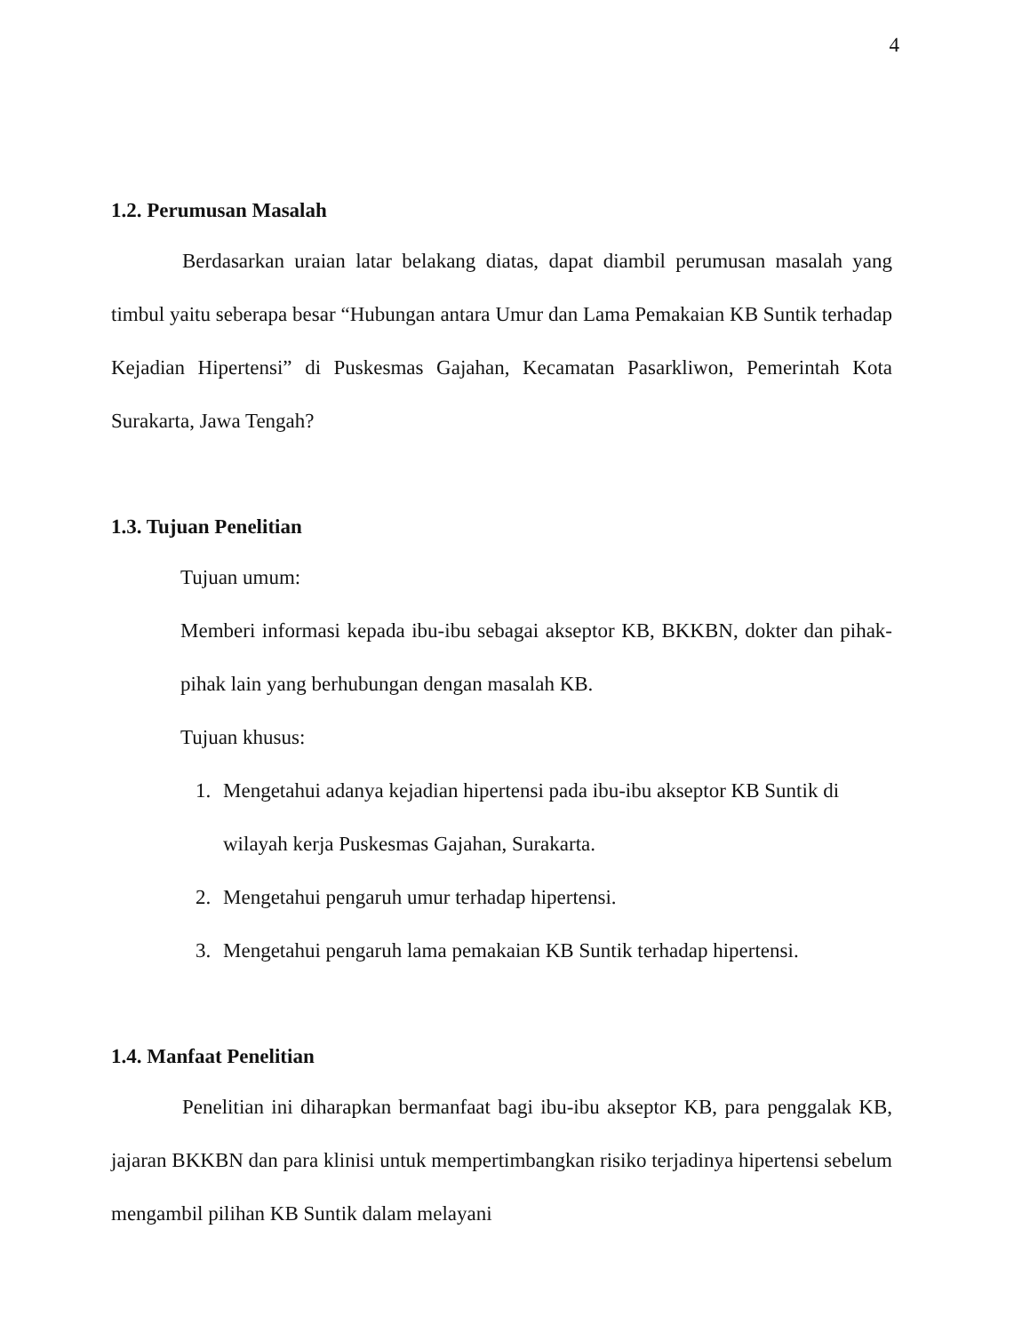4
1.2. Perumusan Masalah
Berdasarkan uraian latar belakang diatas, dapat diambil perumusan masalah yang timbul yaitu seberapa besar “Hubungan antara Umur dan Lama Pemakaian KB Suntik terhadap Kejadian Hipertensi” di Puskesmas Gajahan, Kecamatan Pasarkliwon, Pemerintah Kota Surakarta, Jawa Tengah?
1.3. Tujuan Penelitian
Tujuan umum:
Memberi informasi kepada ibu-ibu sebagai akseptor KB, BKKBN, dokter dan pihak-pihak lain yang berhubungan dengan masalah KB.
Tujuan khusus:
1. Mengetahui adanya kejadian hipertensi pada ibu-ibu akseptor KB Suntik di wilayah kerja Puskesmas Gajahan, Surakarta.
2. Mengetahui pengaruh umur terhadap hipertensi.
3. Mengetahui pengaruh lama pemakaian KB Suntik terhadap hipertensi.
1.4. Manfaat Penelitian
Penelitian ini diharapkan bermanfaat bagi ibu-ibu akseptor KB, para penggalak KB, jajaran BKKBN dan para klinisi untuk mempertimbangkan risiko terjadinya hipertensi sebelum mengambil pilihan KB Suntik dalam melayani